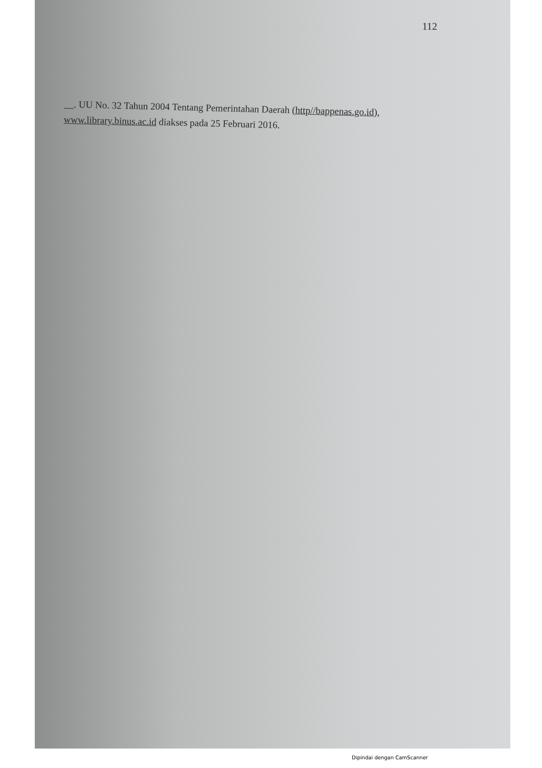112
__. UU No. 32 Tahun 2004 Tentang Pemerintahan Daerah (http//bappenas.go.id), www.library.binus.ac.id diakses pada 25 Februari 2016.
Dipindai dengan CamScanner